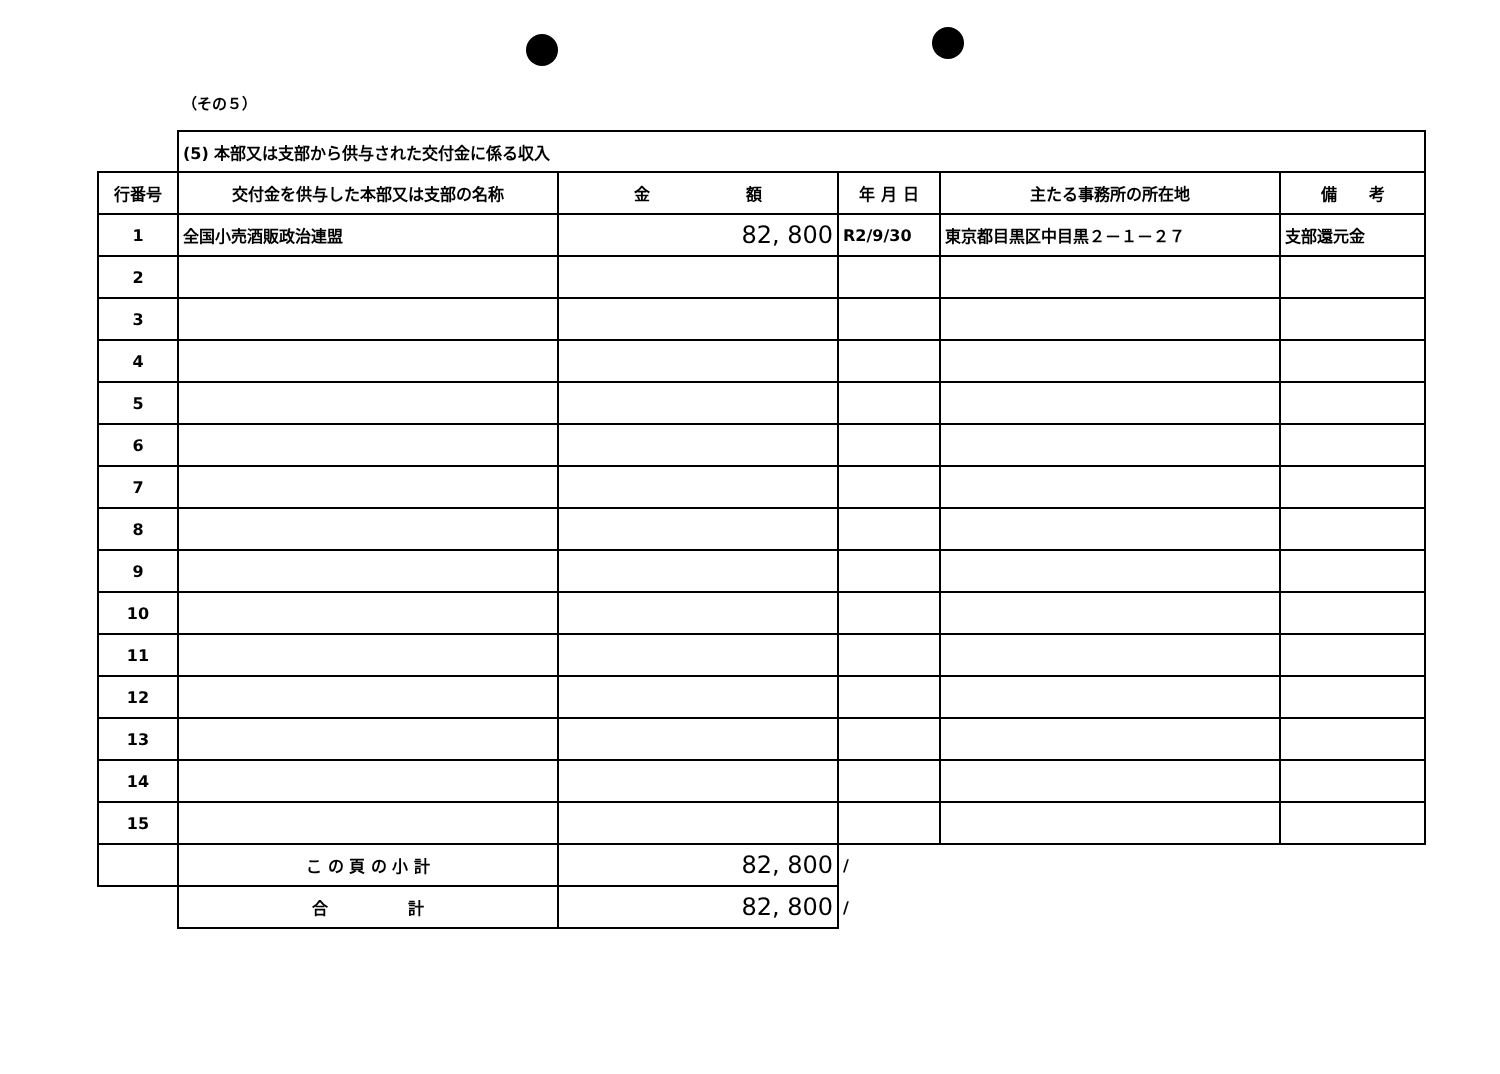（その５）
| | (5) 本部又は支部から供与された交付金に係る収入 | | | | |
| 行番号 | 交付金を供与した本部又は支部の名称 | 金 額 | 年 月 日 | 主たる事務所の所在地 | 備 考 |
| 1 | 全国小売酒販政治連盟 | 82, 800 | R2/9/30 | 東京都目黒区中目黒２－１－２７ | 支部還元金 |
| 2 | | | | | |
| 3 | | | | | |
| 4 | | | | | |
| 5 | | | | | |
| 6 | | | | | |
| 7 | | | | | |
| 8 | | | | | |
| 9 | | | | | |
| 10 | | | | | |
| 11 | | | | | |
| 12 | | | | | |
| 13 | | | | | |
| 14 | | | | | |
| 15 | | | | | |
| | こ の 頁 の 小 計 | 82, 800 | / | | |
| | 合 計 | 82, 800 | / | | |